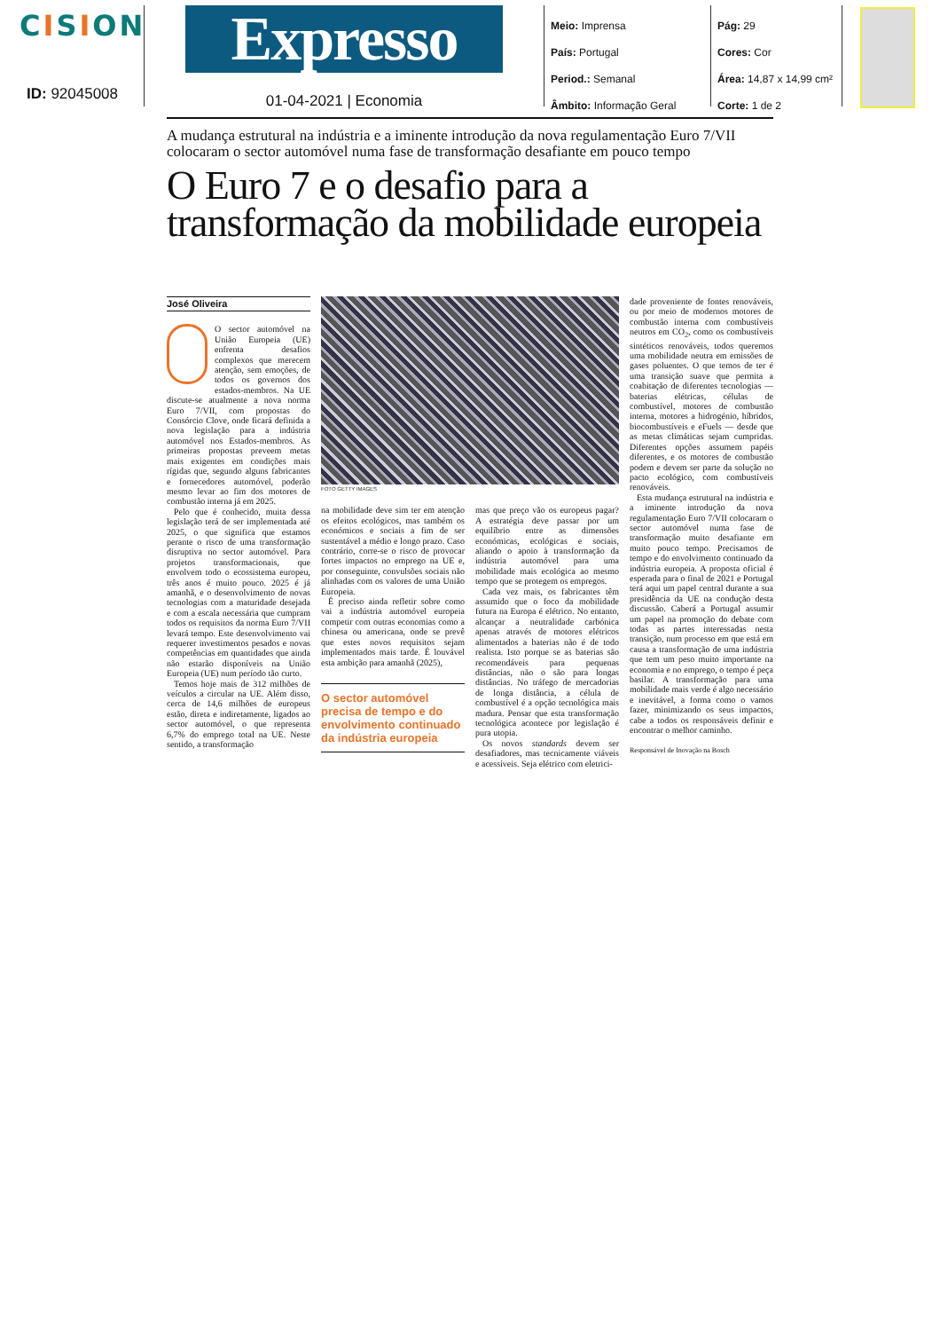CISION
ID: 92045008
Expresso
01-04-2021 | Economia
Meio: Imprensa
País: Portugal
Period.: Semanal
Âmbito: Informação Geral
Pág: 29
Cores: Cor
Área: 14,87 x 14,99 cm²
Corte: 1 de 2
A mudança estrutural na indústria e a iminente introdução da nova regulamentação Euro 7/VII colocaram o sector automóvel numa fase de transformação desafiante em pouco tempo
O Euro 7 e o desafio para a transformação da mobilidade europeia
José Oliveira
O sector automóvel na União Europeia (UE) enfrenta desafios complexos que merecem atenção, sem emoções, de todos os governos dos estados-membros. Na UE discute-se atualmente a nova norma Euro 7/VII, com propostas do Consórcio Clove, onde ficará definida a nova legislação para a indústria automóvel nos Estados-membros. As primeiras propostas preveem metas mais exigentes em condições mais rígidas que, segundo alguns fabricantes e fornecedores automóvel, poderão mesmo levar ao fim dos motores de combustão interna já em 2025.
Pelo que é conhecido, muita dessa legislação terá de ser implementada até 2025, o que significa que estamos perante o risco de uma transformação disruptiva no sector automóvel. Para projetos transformacionais, que envolvem todo o ecossistema europeu, três anos é muito pouco. 2025 é já amanhã, e o desenvolvimento de novas tecnologias com a maturidade desejada e com a escala necessária que cumpram todos os requisitos da norma Euro 7/VII levará tempo. Este desenvolvimento vai requerer investimentos pesados e novas competências em quantidades que ainda não estarão disponíveis na União Europeia (UE) num período tão curto.
Temos hoje mais de 312 milhões de veículos a circular na UE. Além disso, cerca de 14,6 milhões de europeus estão, direta e indiretamente, ligados ao sector automóvel, o que representa 6,7% do emprego total na UE. Neste sentido, a transformação
FOTO GETTY IMAGES
na mobilidade deve sim ter em atenção os efeitos ecológicos, mas também os económicos e sociais a fim de ser sustentável a médio e longo prazo. Caso contrário, corre-se o risco de provocar fortes impactos no emprego na UE e, por conseguinte, convulsões sociais não alinhadas com os valores de uma União Europeia.
É preciso ainda refletir sobre como vai a indústria automóvel europeia competir com outras economias como a chinesa ou americana, onde se prevê que estes novos requisitos sejam implementados mais tarde. É louvável esta ambição para amanhã (2025),
O sector automóvel precisa de tempo e do envolvimento continuado da indústria europeia
mas que preço vão os europeus pagar? A estratégia deve passar por um equilíbrio entre as dimensões económicas, ecológicas e sociais, aliando o apoio à transformação da indústria automóvel para uma mobilidade mais ecológica ao mesmo tempo que se protegem os empregos.
Cada vez mais, os fabricantes têm assumido que o foco da mobilidade futura na Europa é elétrico. No entanto, alcançar a neutralidade carbónica apenas através de motores elétricos alimentados a baterias não é de todo realista. Isto porque se as baterias são recomendáveis para pequenas distâncias, não o são para longas distâncias. No tráfego de mercadorias de longa distância, a célula de combustível é a opção tecnológica mais madura. Pensar que esta transformação tecnológica acontece por legislação é pura utopia.
Os novos standards devem ser desafiadores, mas tecnicamente viáveis e acessíveis. Seja elétrico com eletrici-
dade proveniente de fontes renováveis, ou por meio de modernos motores de combustão interna com combustíveis neutros em CO<sub>2</sub>, como os combustíveis sintéticos renováveis, todos queremos uma mobilidade neutra em emissões de gases poluentes. O que temos de ter é uma transição suave que permita a coabitação de diferentes tecnologias — baterias elétricas, células de combustível, motores de combustão interna, motores a hidrogénio, híbridos, biocombustíveis e eFuels — desde que as metas climáticas sejam cumpridas. Diferentes opções assumem papéis diferentes, e os motores de combustão podem e devem ser parte da solução no pacto ecológico, com combustíveis renováveis.
Esta mudança estrutural na indústria e a iminente introdução da nova regulamentação Euro 7/VII colocaram o sector automóvel numa fase de transformação muito desafiante em muito pouco tempo. Precisamos de tempo e do envolvimento continuado da indústria europeia. A proposta oficial é esperada para o final de 2021 e Portugal terá aqui um papel central durante a sua presidência da UE na condução desta discussão. Caberá a Portugal assumir um papel na promoção do debate com todas as partes interessadas nesta transição, num processo em que está em causa a transformação de uma indústria que tem um peso muito importante na economia e no emprego, o tempo é peça basilar. A transformação para uma mobilidade mais verde é algo necessário e inevitável, a forma como o vamos fazer, minimizando os seus impactos, cabe a todos os responsáveis definir e encontrar o melhor caminho.
Responsável de Inovação na Bosch